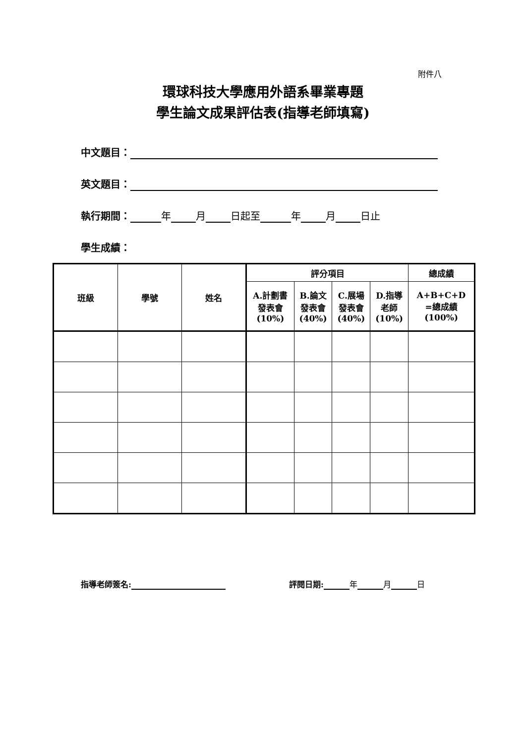附件八
環球科技大學應用外語系畢業專題
學生論文成果評估表(指導老師填寫)
中文題目：
英文題目：
執行期間： 年 月 日起至 年 月 日止
學生成績：
| 班級 | 學號 | 姓名 | 評分項目 | | | | 總成績 |
| --- | --- | --- | --- | --- | --- | --- | --- |
| | | | A.計劃書 發表會 (10%) | B.論文 發表會 (40%) | C.展場 發表會 (40%) | D.指導 老師 (10%) | A+B+C+D =總成績 (100%) |
指導老師簽名: 評閱日期: 年 月 日